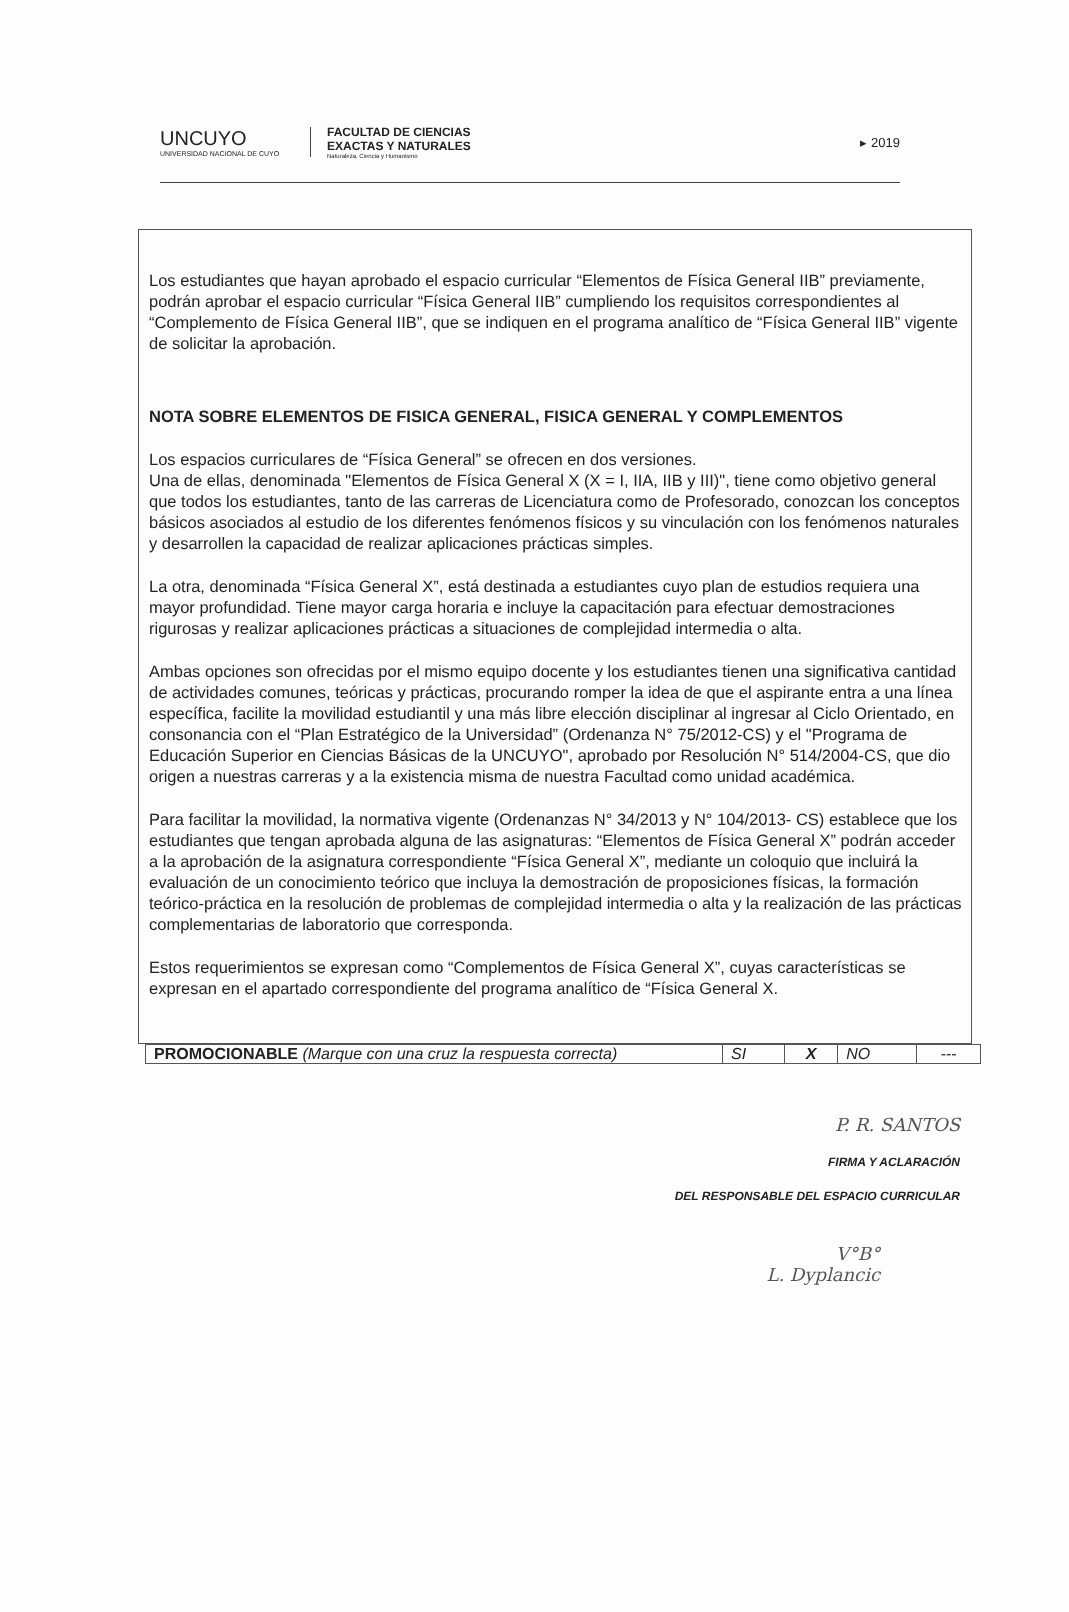UNCUYO
UNIVERSIDAD NACIONAL DE CUYO
FACULTAD DE CIENCIAS
EXACTAS Y NATURALES
Naturaleza, Ciencia y Humanismo
▸ 2019
Los estudiantes que hayan aprobado el espacio curricular “Elementos de Física General IIB” previamente, podrán aprobar el espacio curricular “Física General IIB” cumpliendo los requisitos correspondientes al “Complemento de Física General IIB”, que se indiquen en el programa analítico de “Física General IIB” vigente de solicitar la aprobación.
NOTA SOBRE ELEMENTOS DE FISICA GENERAL, FISICA GENERAL Y COMPLEMENTOS
Los espacios curriculares de “Física General” se ofrecen en dos versiones.
Una de ellas, denominada "Elementos de Física General X (X = I, IIA, IIB y III)", tiene como objetivo general que todos los estudiantes, tanto de las carreras de Licenciatura como de Profesorado, conozcan los conceptos básicos asociados al estudio de los diferentes fenómenos físicos y su vinculación con los fenómenos naturales y desarrollen la capacidad de realizar aplicaciones prácticas simples.
La otra, denominada “Física General X”, está destinada a estudiantes cuyo plan de estudios requiera una mayor profundidad. Tiene mayor carga horaria e incluye la capacitación para efectuar demostraciones rigurosas y realizar aplicaciones prácticas a situaciones de complejidad intermedia o alta.
Ambas opciones son ofrecidas por el mismo equipo docente y los estudiantes tienen una significativa cantidad de actividades comunes, teóricas y prácticas, procurando romper la idea de que el aspirante entra a una línea específica, facilite la movilidad estudiantil y una más libre elección disciplinar al ingresar al Ciclo Orientado, en consonancia con el “Plan Estratégico de la Universidad” (Ordenanza N° 75/2012-CS) y el "Programa de Educación Superior en Ciencias Básicas de la UNCUYO", aprobado por Resolución N° 514/2004-CS, que dio origen a nuestras carreras y a la existencia misma de nuestra Facultad como unidad académica.
Para facilitar la movilidad, la normativa vigente (Ordenanzas N° 34/2013 y N° 104/2013- CS) establece que los estudiantes que tengan aprobada alguna de las asignaturas: “Elementos de Física General X” podrán acceder a la aprobación de la asignatura correspondiente “Física General X”, mediante un coloquio que incluirá la evaluación de un conocimiento teórico que incluya la demostración de proposiciones físicas, la formación teórico-práctica en la resolución de problemas de complejidad intermedia o alta y la realización de las prácticas complementarias de laboratorio que corresponda.
Estos requerimientos se expresan como “Complementos de Física General X”, cuyas características se expresan en el apartado correspondiente del programa analítico de “Física General X.
| PROMOCIONABLE (Marque con una cruz la respuesta correcta) | SI | X | NO | --- |
P. R. SANTOS
FIRMA Y ACLARACIÓN
DEL RESPONSABLE DEL ESPACIO CURRICULAR
V°B°
L. Dyplancic